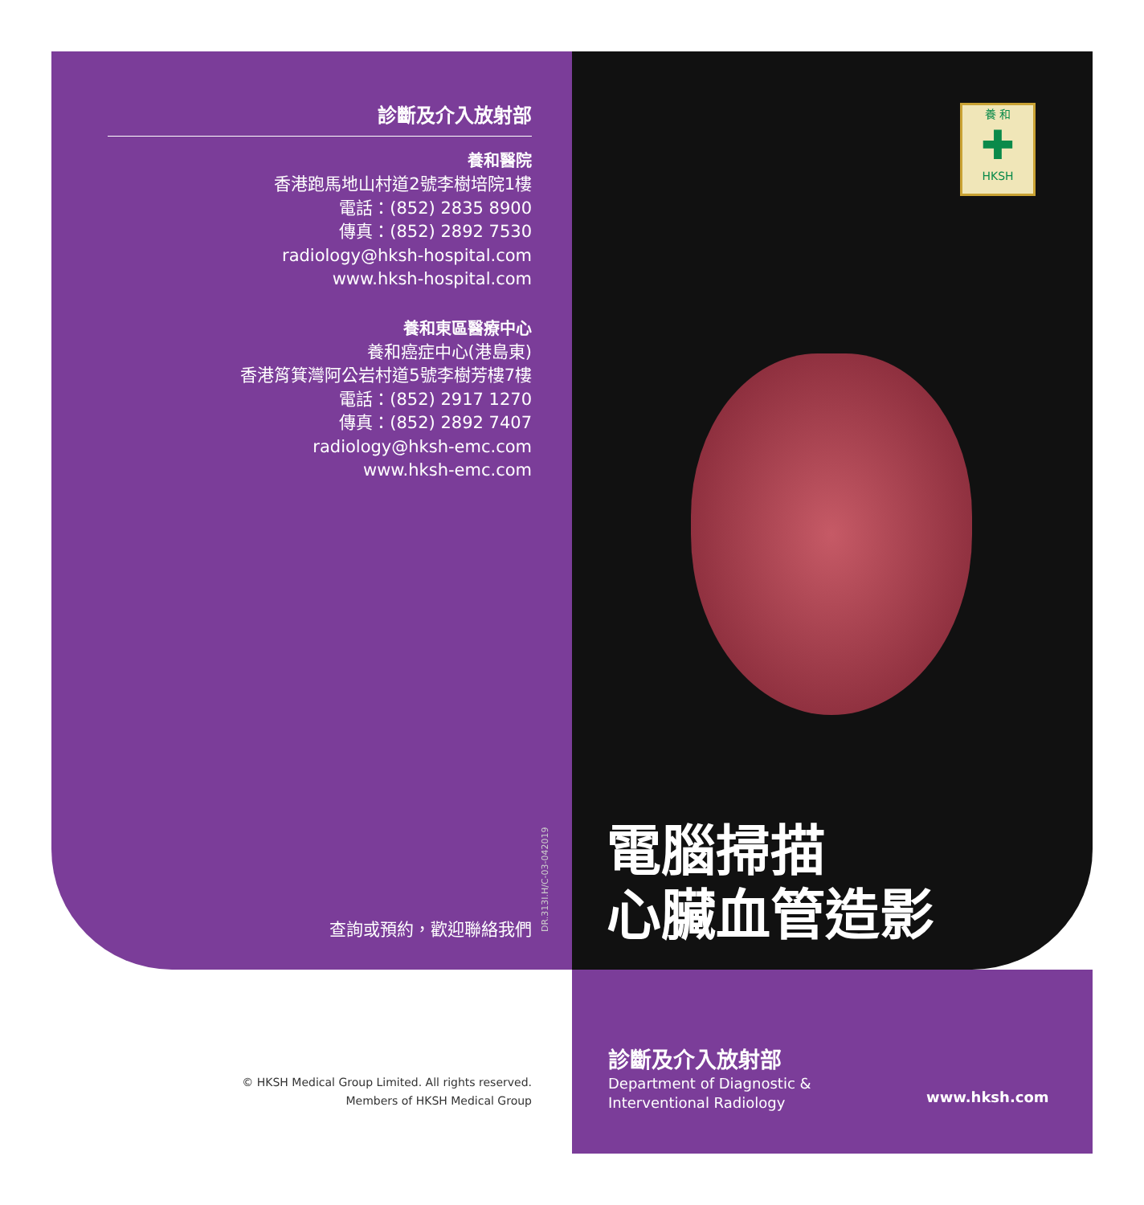診斷及介入放射部
養和醫院
香港跑馬地山村道2號李樹培院1樓
電話：(852) 2835 8900
傳真：(852) 2892 7530
radiology@hksh-hospital.com
www.hksh-hospital.com
養和東區醫療中心
養和癌症中心(港島東)
香港筲箕灣阿公岩村道5號李樹芳樓7樓
電話：(852) 2917 1270
傳真：(852) 2892 7407
radiology@hksh-emc.com
www.hksh-emc.com
查詢或預約，歡迎聯絡我們
DR.313I.H/C-03-042019
養 和
✚
HKSH
電腦掃描
心臟血管造影
診斷及介入放射部
Department of Diagnostic &
Interventional Radiology
www.hksh.com
© HKSH Medical Group Limited. All rights reserved.
Members of HKSH Medical Group